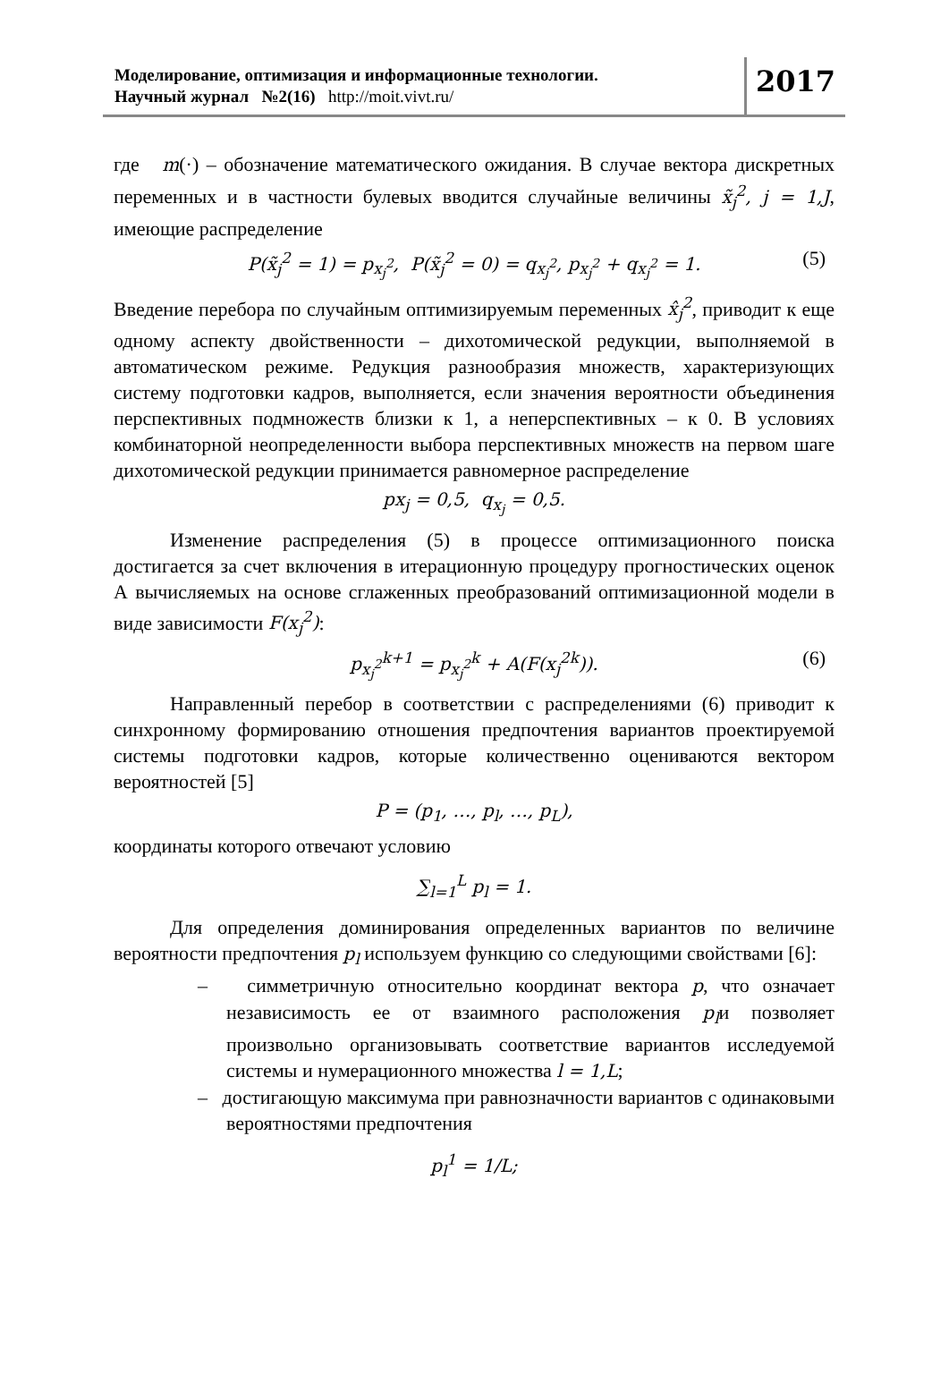Моделирование, оптимизация и информационные технологии.
Научный журнал №2(16) http://moit.vivt.ru/
2017
где m(·) – обозначение математического ожидания. В случае вектора дискретных переменных и в частности булевых вводится случайные величины x̃<sub>j</sub><sup>2</sup>, j = 1,J, имеющие распределение
P(x̃<sub>j</sub><sup>2</sup> = 1) = p<sub>x<sub>j</sub><sup>2</sup></sub>, P(x̃<sub>j</sub><sup>2</sup> = 0) = q<sub>x<sub>j</sub><sup>2</sup></sub>, p<sub>x<sub>j</sub><sup>2</sup></sub> + q<sub>x<sub>j</sub><sup>2</sup></sub> = 1. (5)
Введение перебора по случайным оптимизируемым переменных x̂<sub>j</sub><sup>2</sup>, приводит к еще одному аспекту двойственности – дихотомической редукции, выполняемой в автоматическом режиме. Редукция разнообразия множеств, характеризующих систему подготовки кадров, выполняется, если значения вероятности объединения перспективных подмножеств близки к 1, а неперспективных – к 0. В условиях комбинаторной неопределенности выбора перспективных множеств на первом шаге дихотомической редукции принимается равномерное распределение
px<sub>j</sub> = 0,5, q<sub>x<sub>j</sub></sub> = 0,5.
Изменение распределения (5) в процессе оптимизационного поиска достигается за счет включения в итерационную процедуру прогностических оценок А вычисляемых на основе сглаженных преобразований оптимизационной модели в виде зависимости F(x<sub>j</sub><sup>2</sup>):
p<sub>x<sub>j</sub><sup>2</sup></sub><sup>k+1</sup> = p<sub>x<sub>j</sub><sup>2</sup></sub><sup>k</sup> + A(F(x<sub>j</sub><sup>2k</sup>)). (6)
Направленный перебор в соответствии с распределениями (6) приводит к синхронному формированию отношения предпочтения вариантов проектируемой системы подготовки кадров, которые количественно оцениваются вектором вероятностей [5]
P = (p<sub>1</sub>, …, p<sub>l</sub>, …, p<sub>L</sub>),
координаты которого отвечают условию
∑<sub>l=1</sub><sup>L</sup> p<sub>l</sub> = 1.
Для определения доминирования определенных вариантов по величине вероятности предпочтения p<sub>l</sub> используем функцию со следующими свойствами [6]:
– симметричную относительно координат вектора p, что означает независимость ее от взаимного расположения p<sub>l</sub>и позволяет произвольно организовывать соответствие вариантов исследуемой системы и нумерационного множества l = 1,L;
– достигающую максимума при равнозначности вариантов с одинаковыми вероятностями предпочтения
p<sub>l</sub><sup>1</sup> = 1/L;